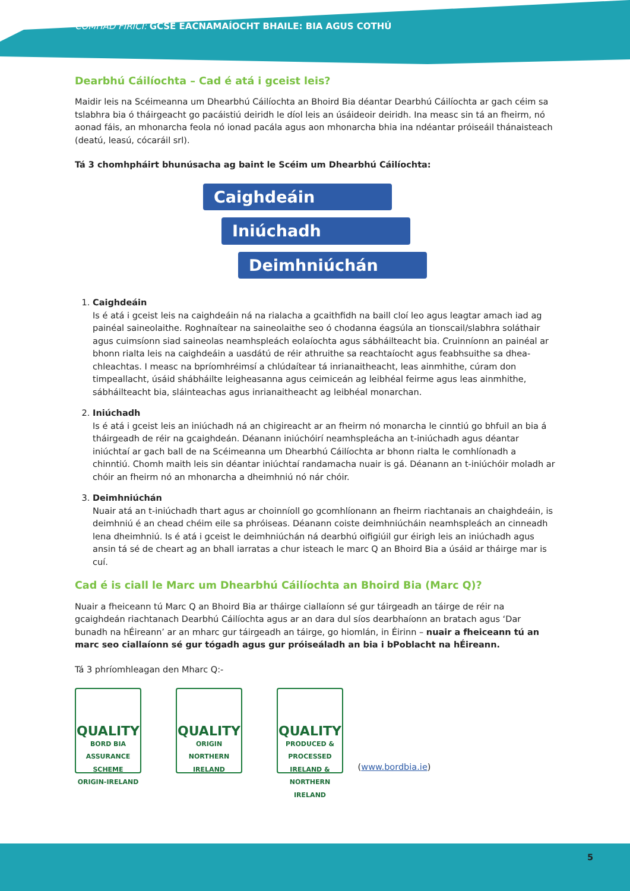COMHAD FIRICÍ: GCSE EACNAMAÍOCHT BHAILE: BIA AGUS COTHÚ
Dearbhú Cáilíochta – Cad é atá i gceist leis?
Maidir leis na Scéimeanna um Dhearbhú Cáilíochta an Bhoird Bia déantar Dearbhú Cáilíochta ar gach céim sa tslabhra bia ó tháirgeacht go pacáistiú deiridh le díol leis an úsáideoir deiridh. Ina measc sin tá an fheirm, nó aonad fáis, an mhonarcha feola nó ionad pacála agus aon mhonarcha bhia ina ndéantar próiseáil thánaisteach (deatú, leasú, cócaráil srl).
Tá 3 chomhpháirt bhunúsacha ag baint le Scéim um Dhearbhú Cáilíochta:
Caighdeáin
Iniúchadh
Deimhniúchán
1. Caighdeáin
Is é atá i gceist leis na caighdeáin ná na rialacha a gcaithfidh na baill cloí leo agus leagtar amach iad ag painéal saineolaithe. Roghnaítear na saineolaithe seo ó chodanna éagsúla an tionscail/slabhra soláthair agus cuimsíonn siad saineolas neamhspleách eolaíochta agus sábháilteacht bia. Cruinníonn an painéal ar bhonn rialta leis na caighdeáin a uasdátú de réir athruithe sa reachtaíocht agus feabhsuithe sa dhea-chleachtas. I measc na bpríomhréimsí a chlúdaítear tá inrianaitheacht, leas ainmhithe, cúram don timpeallacht, úsáid shábháilte leigheasanna agus ceimiceán ag leibhéal feirme agus leas ainmhithe, sábháilteacht bia, sláinteachas agus inrianaitheacht ag leibhéal monarchan.
2. Iniúchadh
Is é atá i gceist leis an iniúchadh ná an chigireacht ar an fheirm nó monarcha le cinntiú go bhfuil an bia á tháirgeadh de réir na gcaighdeán. Déanann iniúchóirí neamhspleácha an t-iniúchadh agus déantar iniúchtaí ar gach ball de na Scéimeanna um Dhearbhú Cáilíochta ar bhonn rialta le comhlíonadh a chinntiú. Chomh maith leis sin déantar iniúchtaí randamacha nuair is gá. Déanann an t-iniúchóir moladh ar chóir an fheirm nó an mhonarcha a dheimhniú nó nár chóir.
3. Deimhniúchán
Nuair atá an t-iniúchadh thart agus ar choinníoll go gcomhlíonann an fheirm riachtanais an chaighdeáin, is deimhniú é an chead chéim eile sa phróiseas. Déanann coiste deimhniúcháin neamhspleách an cinneadh lena dheimhniú. Is é atá i gceist le deimhniúchán ná dearbhú oifigiúil gur éirigh leis an iniúchadh agus ansin tá sé de cheart ag an bhall iarratas a chur isteach le marc Q an Bhoird Bia a úsáid ar tháirge mar is cuí.
Cad é is ciall le Marc um Dhearbhú Cáilíochta an Bhoird Bia (Marc Q)?
Nuair a fheiceann tú Marc Q an Bhoird Bia ar tháirge ciallaíonn sé gur táirgeadh an táirge de réir na gcaighdeán riachtanach Dearbhú Cáilíochta agus ar an dara dul síos dearbhaíonn an bratach agus ‘Dar bunadh na hÉireann’ ar an mharc gur táirgeadh an táirge, go hiomlán, in Éirinn – nuair a fheiceann tú an marc seo ciallaíonn sé gur tógadh agus gur próiseáladh an bia i bPoblacht na hÉireann.
Tá 3 phríomhleagan den Mharc Q:-
QUALITY
BORD BIA ASSURANCE SCHEME
ORIGIN-IRELAND
QUALITY
ORIGIN NORTHERN IRELAND
QUALITY
PRODUCED & PROCESSED IRELAND & NORTHERN IRELAND (www.bordbia.ie)
5